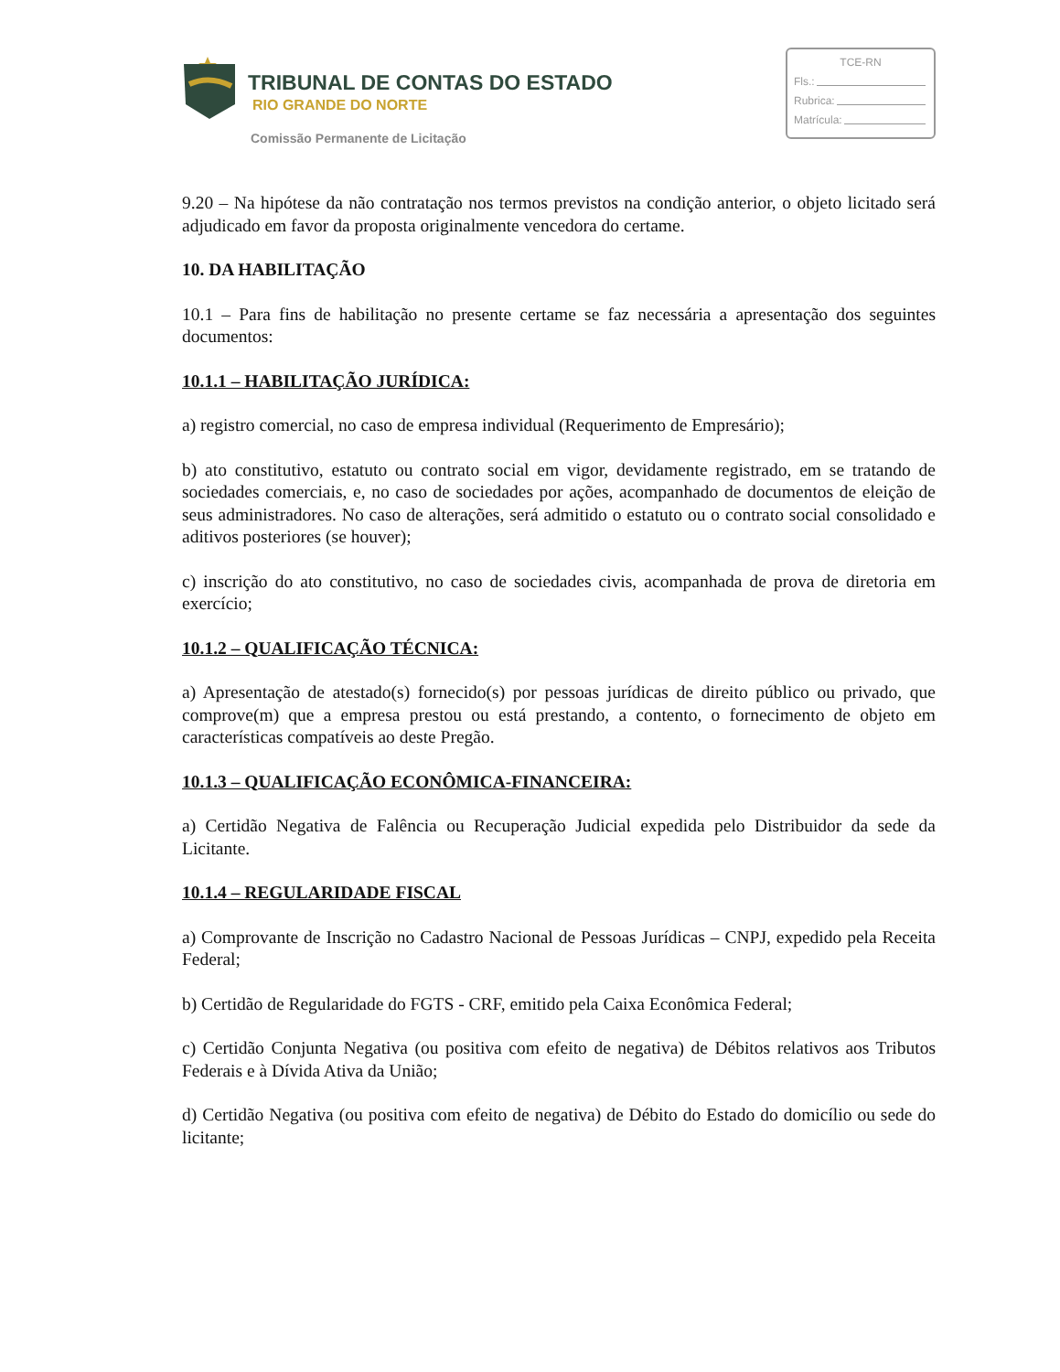TRIBUNAL DE CONTAS DO ESTADO
RIO GRANDE DO NORTE
Comissão Permanente de Licitação
TCE-RN
Fls.:
Rubrica:
Matrícula:
9.20 – Na hipótese da não contratação nos termos previstos na condição anterior, o objeto licitado será adjudicado em favor da proposta originalmente vencedora do certame.
10. DA HABILITAÇÃO
10.1 – Para fins de habilitação no presente certame se faz necessária a apresentação dos seguintes documentos:
10.1.1 – HABILITAÇÃO JURÍDICA:
a) registro comercial, no caso de empresa individual (Requerimento de Empresário);
b) ato constitutivo, estatuto ou contrato social em vigor, devidamente registrado, em se tratando de sociedades comerciais, e, no caso de sociedades por ações, acompanhado de documentos de eleição de seus administradores. No caso de alterações, será admitido o estatuto ou o contrato social consolidado e aditivos posteriores (se houver);
c) inscrição do ato constitutivo, no caso de sociedades civis, acompanhada de prova de diretoria em exercício;
10.1.2 – QUALIFICAÇÃO TÉCNICA:
a) Apresentação de atestado(s) fornecido(s) por pessoas jurídicas de direito público ou privado, que comprove(m) que a empresa prestou ou está prestando, a contento, o fornecimento de objeto em características compatíveis ao deste Pregão.
10.1.3 – QUALIFICAÇÃO ECONÔMICA-FINANCEIRA:
a) Certidão Negativa de Falência ou Recuperação Judicial expedida pelo Distribuidor da sede da Licitante.
10.1.4 – REGULARIDADE FISCAL
a) Comprovante de Inscrição no Cadastro Nacional de Pessoas Jurídicas – CNPJ, expedido pela Receita Federal;
b) Certidão de Regularidade do FGTS - CRF, emitido pela Caixa Econômica Federal;
c) Certidão Conjunta Negativa (ou positiva com efeito de negativa) de Débitos relativos aos Tributos Federais e à Dívida Ativa da União;
d) Certidão Negativa (ou positiva com efeito de negativa) de Débito do Estado do domicílio ou sede do licitante;